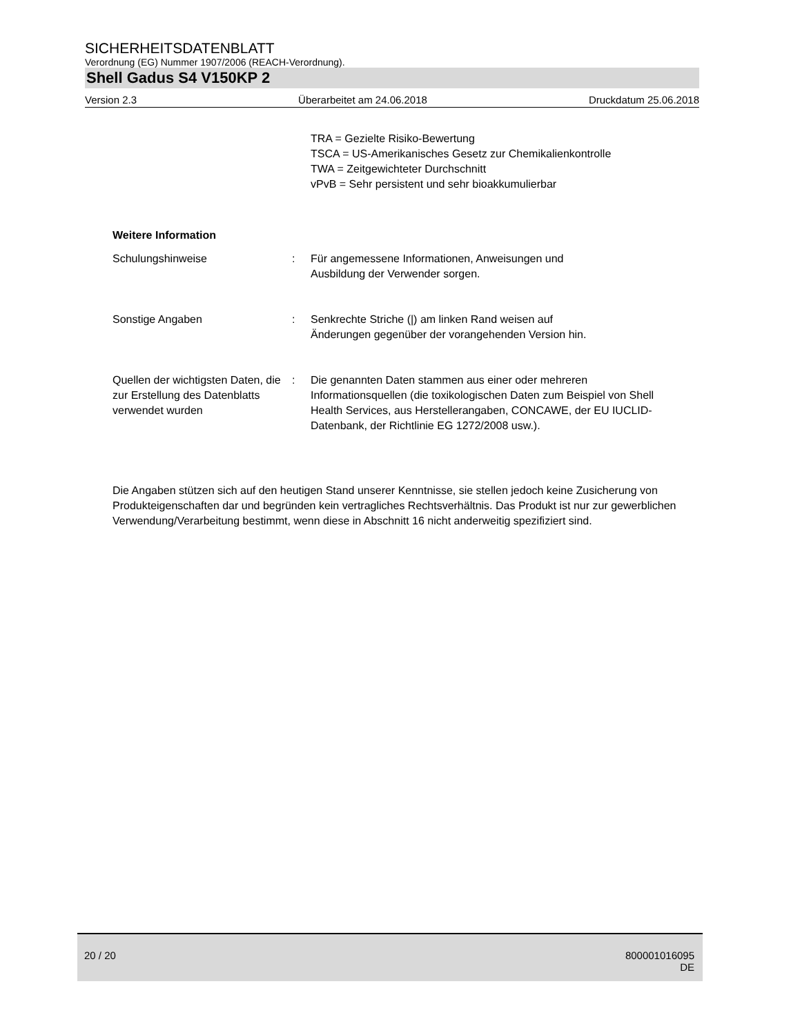SICHERHEITSDATENBLATT
Verordnung (EG) Nummer 1907/2006 (REACH-Verordnung).
Shell Gadus S4 V150KP 2
Version 2.3 Überarbeitet am 24.06.2018 Druckdatum 25.06.2018
TRA = Gezielte Risiko-Bewertung
TSCA = US-Amerikanisches Gesetz zur Chemikalienkontrolle
TWA = Zeitgewichteter Durchschnitt
vPvB = Sehr persistent und sehr bioakkumulierbar
Weitere Information
Schulungshinweise : Für angemessene Informationen, Anweisungen und
Ausbildung der Verwender sorgen.
Sonstige Angaben : Senkrechte Striche (|) am linken Rand weisen auf
Änderungen gegenüber der vorangehenden Version hin.
Quellen der wichtigsten Daten, die zur Erstellung des Datenblatts verwendet wurden
: Die genannten Daten stammen aus einer oder mehreren Informationsquellen (die toxikologischen Daten zum Beispiel von Shell Health Services, aus Herstellerangaben, CONCAWE, der EU IUCLID-Datenbank, der Richtlinie EG 1272/2008 usw.).
Die Angaben stützen sich auf den heutigen Stand unserer Kenntnisse, sie stellen jedoch keine Zusicherung von Produkteigenschaften dar und begründen kein vertragliches Rechtsverhältnis. Das Produkt ist nur zur gewerblichen Verwendung/Verarbeitung bestimmt, wenn diese in Abschnitt 16 nicht anderweitig spezifiziert sind.
20 / 20 800001016095
DE